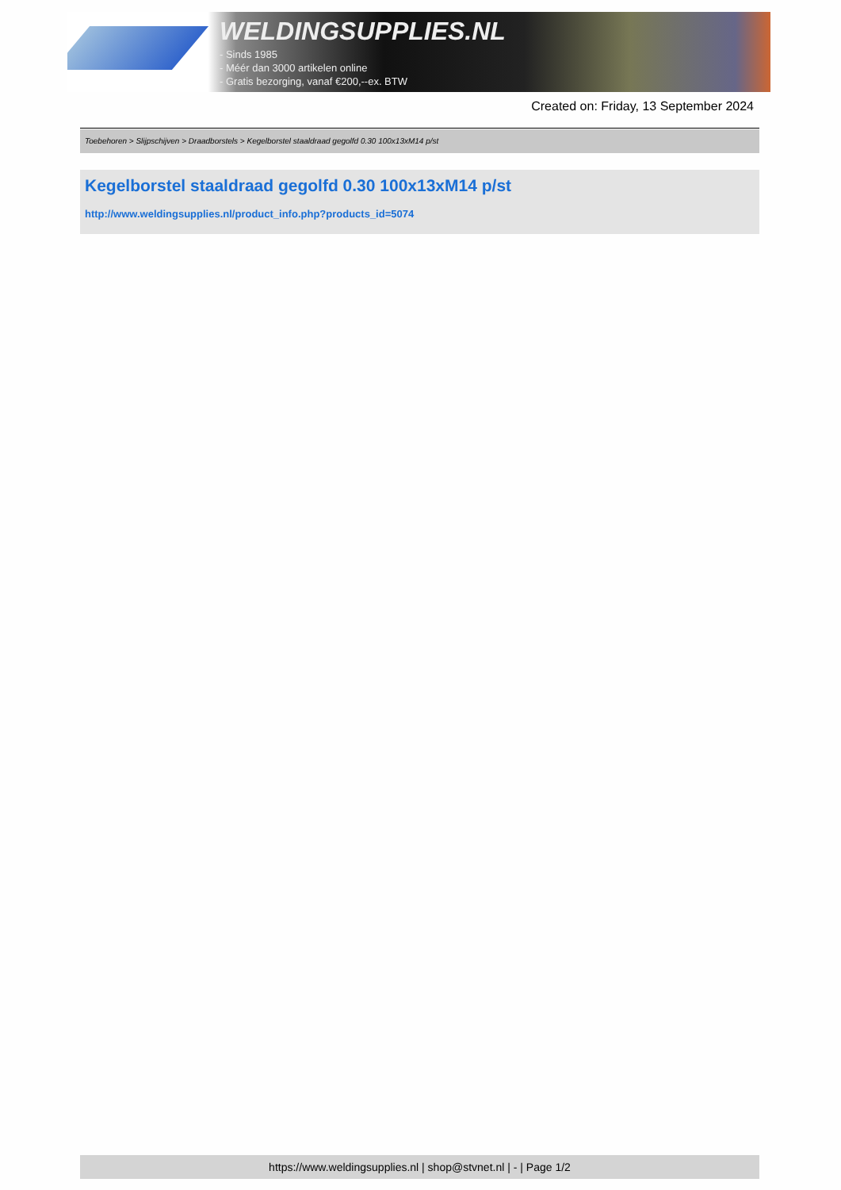WELDINGSUPPLIES.NL
- Sinds 1985
- Méér dan 3000 artikelen online
- Gratis bezorging, vanaf €200,--ex. BTW
Created on: Friday, 13 September 2024
Toebehoren > Slijpschijven > Draadborstels > Kegelborstel staaldraad gegolfd 0.30 100x13xM14 p/st
Kegelborstel staaldraad gegolfd 0.30 100x13xM14 p/st
http://www.weldingsupplies.nl/product_info.php?products_id=5074
https://www.weldingsupplies.nl | shop@stvnet.nl | - | Page 1/2